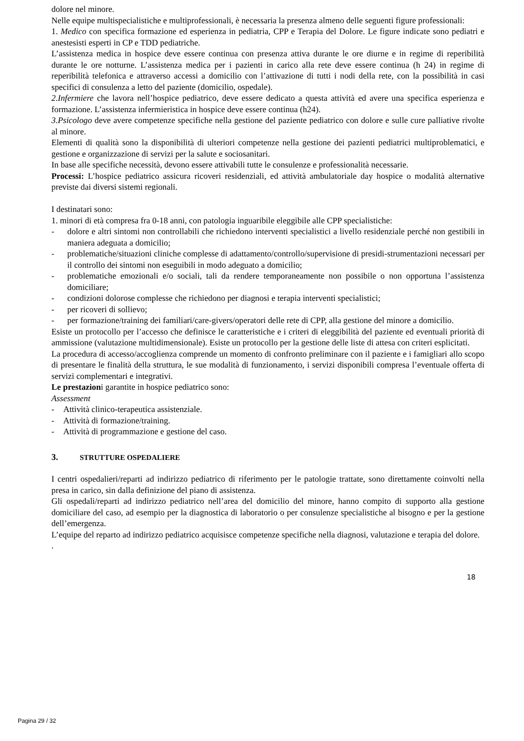dolore nel minore.
Nelle equipe multispecialistiche e multiprofessionali, è necessaria la presenza almeno delle seguenti figure professionali:
1. Medico con specifica formazione ed esperienza in pediatria, CPP e Terapia del Dolore. Le figure indicate sono pediatri e anestesisti esperti in CP e TDD pediatriche.
L’assistenza medica in hospice deve essere continua con presenza attiva durante le ore diurne e in regime di reperibilità durante le ore notturne. L’assistenza medica per i pazienti in carico alla rete deve essere continua (h 24) in regime di reperibilità telefonica e attraverso accessi a domicilio con l’attivazione di tutti i nodi della rete, con la possibilità in casi specifici di consulenza a letto del paziente (domicilio, ospedale).
2.Infermiere che lavora nell’hospice pediatrico, deve essere dedicato a questa attività ed avere una specifica esperienza e formazione. L’assistenza infermieristica in hospice deve essere continua (h24).
3.Psicologo deve avere competenze specifiche nella gestione del paziente pediatrico con dolore e sulle cure palliative rivolte al minore.
Elementi di qualità sono la disponibilità di ulteriori competenze nella gestione dei pazienti pediatrici multiproblematici, e gestione e organizzazione di servizi per la salute e sociosanitari.
In base alle specifiche necessità, devono essere attivabili tutte le consulenze e professionalità necessarie.
Processi: L’hospice pediatrico assicura ricoveri residenziali, ed attività ambulatoriale day hospice o modalità alternative previste dai diversi sistemi regionali.
I destinatari sono:
1. minori di età compresa fra 0-18 anni, con patologia inguaribile eleggibile alle CPP specialistiche:
- dolore e altri sintomi non controllabili che richiedono interventi specialistici a livello residenziale perché non gestibili in maniera adeguata a domicilio;
- problematiche/situazioni cliniche complesse di adattamento/controllo/supervisione di presidi-strumentazioni necessari per il controllo dei sintomi non eseguibili in modo adeguato a domicilio;
- problematiche emozionali e/o sociali, tali da rendere temporaneamente non possibile o non opportuna l’assistenza domiciliare;
- condizioni dolorose complesse che richiedono per diagnosi e terapia interventi specialistici;
- per ricoveri di sollievo;
- per formazione/training dei familiari/care-givers/operatori delle rete di CPP, alla gestione del minore a domicilio.
Esiste un protocollo per l’accesso che definisce le caratteristiche e i criteri di eleggibilità del paziente ed eventuali priorità di ammissione (valutazione multidimensionale). Esiste un protocollo per la gestione delle liste di attesa con criteri esplicitati.
La procedura di accesso/accoglienza comprende un momento di confronto preliminare con il paziente e i famigliari allo scopo di presentare le finalità della struttura, le sue modalità di funzionamento, i servizi disponibili compresa l’eventuale offerta di servizi complementari e integrativi.
Le prestazioni garantite in hospice pediatrico sono:
Assessment
- Attività clinico-terapeutica assistenziale.
- Attività di formazione/training.
- Attività di programmazione e gestione del caso.
3. STRUTTURE OSPEDALIERE
I centri ospedalieri/reparti ad indirizzo pediatrico di riferimento per le patologie trattate, sono direttamente coinvolti nella presa in carico, sin dalla definizione del piano di assistenza.
Gli ospedali/reparti ad indirizzo pediatrico nell’area del domicilio del minore, hanno compito di supporto alla gestione domiciliare del caso, ad esempio per la diagnostica di laboratorio o per consulenze specialistiche al bisogno e per la gestione dell’emergenza.
L’equipe del reparto ad indirizzo pediatrico acquisisce competenze specifiche nella diagnosi, valutazione e terapia del dolore.
.
18
Pagina 29 / 32